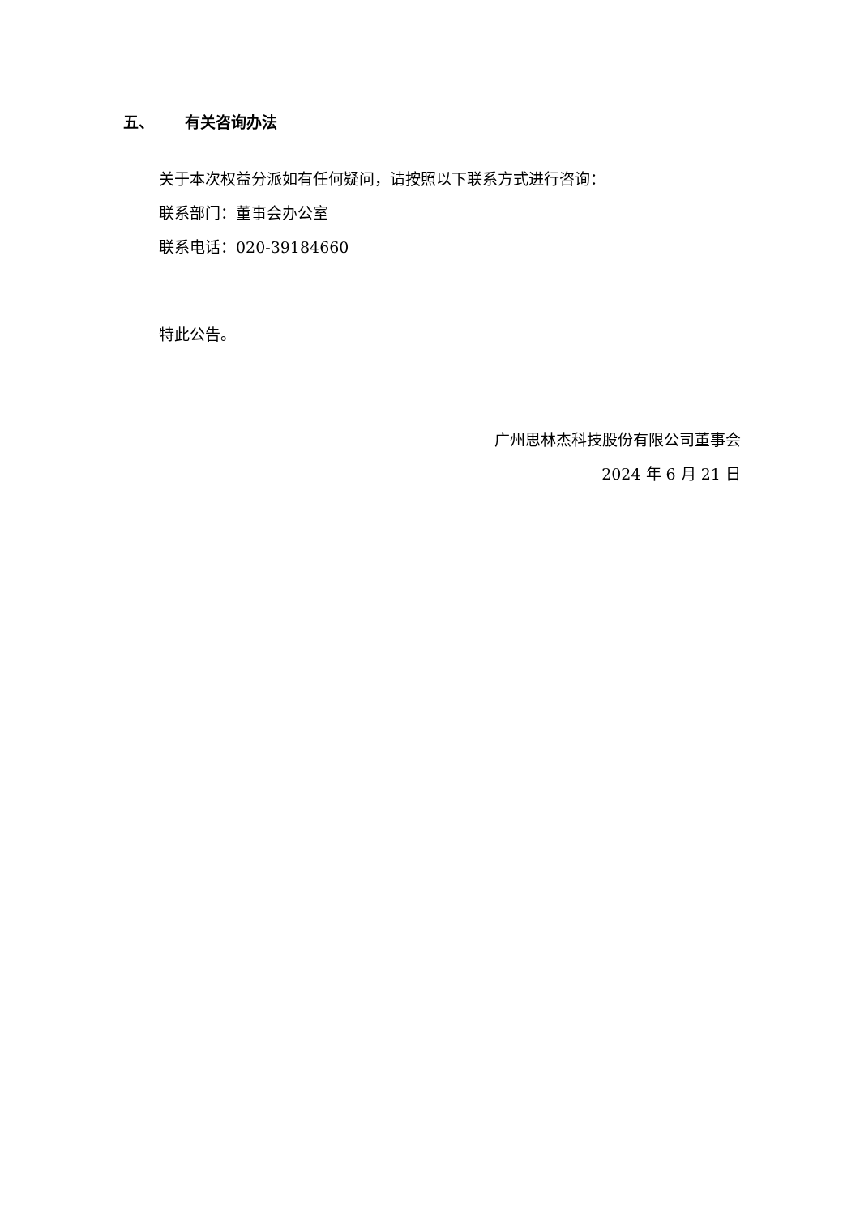五、 有关咨询办法
关于本次权益分派如有任何疑问，请按照以下联系方式进行咨询：
联系部门：董事会办公室
联系电话：020-39184660
特此公告。
广州思林杰科技股份有限公司董事会
2024 年 6 月 21 日